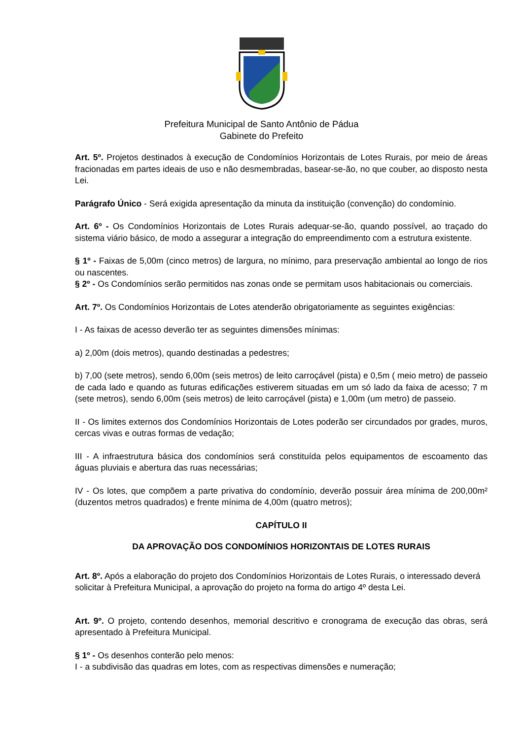Prefeitura Municipal de Santo Antônio de Pádua
Gabinete do Prefeito
Art. 5º. Projetos destinados à execução de Condomínios Horizontais de Lotes Rurais, por meio de áreas fracionadas em partes ideais de uso e não desmembradas, basear-se-ão, no que couber, ao disposto nesta Lei.
Parágrafo Único - Será exigida apresentação da minuta da instituição (convenção) do condomínio.
Art. 6º - Os Condomínios Horizontais de Lotes Rurais adequar-se-ão, quando possível, ao traçado do sistema viário básico, de modo a assegurar a integração do empreendimento com a estrutura existente.
§ 1º - Faixas de 5,00m (cinco metros) de largura, no mínimo, para preservação ambiental ao longo de rios ou nascentes.
§ 2º - Os Condomínios serão permitidos nas zonas onde se permitam usos habitacionais ou comerciais.
Art. 7º. Os Condomínios Horizontais de Lotes atenderão obrigatoriamente as seguintes exigências:
I - As faixas de acesso deverão ter as seguintes dimensões mínimas:
a) 2,00m (dois metros), quando destinadas a pedestres;
b) 7,00 (sete metros), sendo 6,00m (seis metros) de leito carroçável (pista) e 0,5m ( meio metro) de passeio de cada lado e quando as futuras edificações estiverem situadas em um só lado da faixa de acesso; 7 m (sete metros), sendo 6,00m (seis metros) de leito carroçável (pista) e 1,00m (um metro) de passeio.
II - Os limites externos dos Condomínios Horizontais de Lotes poderão ser circundados por grades, muros, cercas vivas e outras formas de vedação;
III - A infraestrutura básica dos condomínios será constituída pelos equipamentos de escoamento das águas pluviais e abertura das ruas necessárias;
IV - Os lotes, que compõem a parte privativa do condomínio, deverão possuir área mínima de 200,00m² (duzentos metros quadrados) e frente mínima de 4,00m (quatro metros);
CAPÍTULO II
DA APROVAÇÃO DOS CONDOMÍNIOS HORIZONTAIS DE LOTES RURAIS
Art. 8º. Após a elaboração do projeto dos Condomínios Horizontais de Lotes Rurais, o interessado deverá solicitar à Prefeitura Municipal, a aprovação do projeto na forma do artigo 4º desta Lei.
Art. 9º. O projeto, contendo desenhos, memorial descritivo e cronograma de execução das obras, será apresentado à Prefeitura Municipal.
§ 1º - Os desenhos conterão pelo menos:
I - a subdivisão das quadras em lotes, com as respectivas dimensões e numeração;